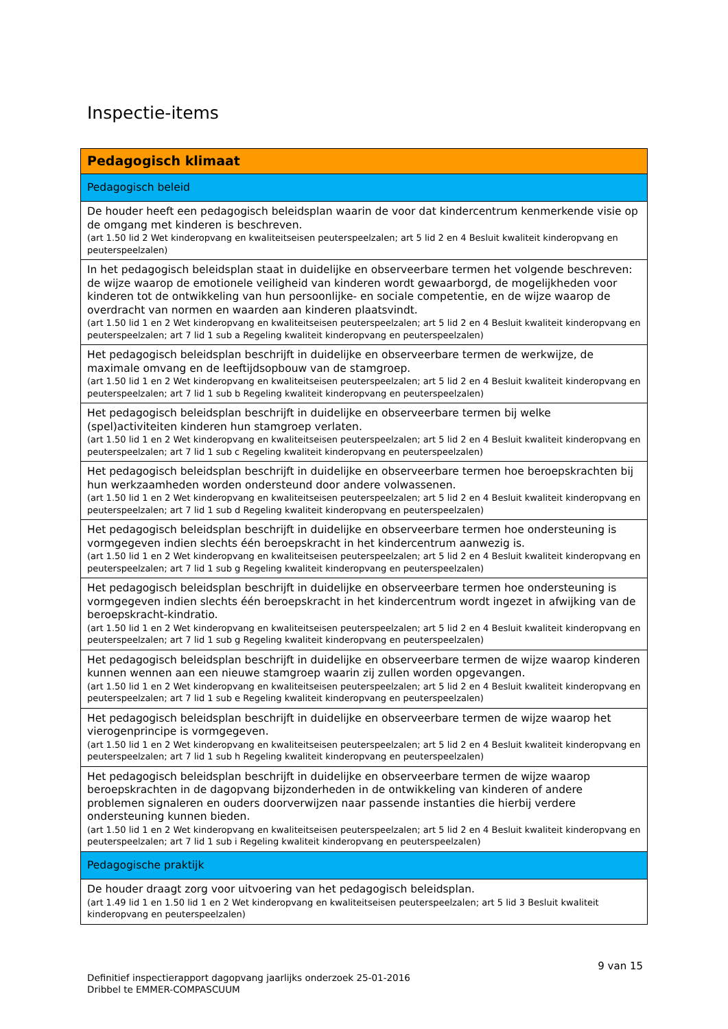Inspectie-items
| Pedagogisch klimaat |
| Pedagogisch beleid |
| De houder heeft een pedagogisch beleidsplan waarin de voor dat kindercentrum kenmerkende visie op de omgang met kinderen is beschreven. (art 1.50 lid 2 Wet kinderopvang en kwaliteitseisen peuterspeelzalen; art 5 lid 2 en 4 Besluit kwaliteit kinderopvang en peuterspeelzalen) |
| In het pedagogisch beleidsplan staat in duidelijke en observeerbare termen het volgende beschreven: de wijze waarop de emotionele veiligheid van kinderen wordt gewaarborgd, de mogelijkheden voor kinderen tot de ontwikkeling van hun persoonlijke- en sociale competentie, en de wijze waarop de overdracht van normen en waarden aan kinderen plaatsvindt. (art 1.50 lid 1 en 2 Wet kinderopvang en kwaliteitseisen peuterspeelzalen; art 5 lid 2 en 4 Besluit kwaliteit kinderopvang en peuterspeelzalen; art 7 lid 1 sub a Regeling kwaliteit kinderopvang en peuterspeelzalen) |
| Het pedagogisch beleidsplan beschrijft in duidelijke en observeerbare termen de werkwijze, de maximale omvang en de leeftijdsopbouw van de stamgroep. (art 1.50 lid 1 en 2 Wet kinderopvang en kwaliteitseisen peuterspeelzalen; art 5 lid 2 en 4 Besluit kwaliteit kinderopvang en peuterspeelzalen; art 7 lid 1 sub b Regeling kwaliteit kinderopvang en peuterspeelzalen) |
| Het pedagogisch beleidsplan beschrijft in duidelijke en observeerbare termen bij welke (spel)activiteiten kinderen hun stamgroep verlaten. (art 1.50 lid 1 en 2 Wet kinderopvang en kwaliteitseisen peuterspeelzalen; art 5 lid 2 en 4 Besluit kwaliteit kinderopvang en peuterspeelzalen; art 7 lid 1 sub c Regeling kwaliteit kinderopvang en peuterspeelzalen) |
| Het pedagogisch beleidsplan beschrijft in duidelijke en observeerbare termen hoe beroepskrachten bij hun werkzaamheden worden ondersteund door andere volwassenen. (art 1.50 lid 1 en 2 Wet kinderopvang en kwaliteitseisen peuterspeelzalen; art 5 lid 2 en 4 Besluit kwaliteit kinderopvang en peuterspeelzalen; art 7 lid 1 sub d Regeling kwaliteit kinderopvang en peuterspeelzalen) |
| Het pedagogisch beleidsplan beschrijft in duidelijke en observeerbare termen hoe ondersteuning is vormgegeven indien slechts één beroepskracht in het kindercentrum aanwezig is. (art 1.50 lid 1 en 2 Wet kinderopvang en kwaliteitseisen peuterspeelzalen; art 5 lid 2 en 4 Besluit kwaliteit kinderopvang en peuterspeelzalen; art 7 lid 1 sub g Regeling kwaliteit kinderopvang en peuterspeelzalen) |
| Het pedagogisch beleidsplan beschrijft in duidelijke en observeerbare termen hoe ondersteuning is vormgegeven indien slechts één beroepskracht in het kindercentrum wordt ingezet in afwijking van de beroepskracht-kindratio. (art 1.50 lid 1 en 2 Wet kinderopvang en kwaliteitseisen peuterspeelzalen; art 5 lid 2 en 4 Besluit kwaliteit kinderopvang en peuterspeelzalen; art 7 lid 1 sub g Regeling kwaliteit kinderopvang en peuterspeelzalen) |
| Het pedagogisch beleidsplan beschrijft in duidelijke en observeerbare termen de wijze waarop kinderen kunnen wennen aan een nieuwe stamgroep waarin zij zullen worden opgevangen. (art 1.50 lid 1 en 2 Wet kinderopvang en kwaliteitseisen peuterspeelzalen; art 5 lid 2 en 4 Besluit kwaliteit kinderopvang en peuterspeelzalen; art 7 lid 1 sub e Regeling kwaliteit kinderopvang en peuterspeelzalen) |
| Het pedagogisch beleidsplan beschrijft in duidelijke en observeerbare termen de wijze waarop het vierogenprincipe is vormgegeven. (art 1.50 lid 1 en 2 Wet kinderopvang en kwaliteitseisen peuterspeelzalen; art 5 lid 2 en 4 Besluit kwaliteit kinderopvang en peuterspeelzalen; art 7 lid 1 sub h Regeling kwaliteit kinderopvang en peuterspeelzalen) |
| Het pedagogisch beleidsplan beschrijft in duidelijke en observeerbare termen de wijze waarop beroepskrachten in de dagopvang bijzonderheden in de ontwikkeling van kinderen of andere problemen signaleren en ouders doorverwijzen naar passende instanties die hierbij verdere ondersteuning kunnen bieden. (art 1.50 lid 1 en 2 Wet kinderopvang en kwaliteitseisen peuterspeelzalen; art 5 lid 2 en 4 Besluit kwaliteit kinderopvang en peuterspeelzalen; art 7 lid 1 sub i Regeling kwaliteit kinderopvang en peuterspeelzalen) |
| Pedagogische praktijk |
| De houder draagt zorg voor uitvoering van het pedagogisch beleidsplan. (art 1.49 lid 1 en 1.50 lid 1 en 2 Wet kinderopvang en kwaliteitseisen peuterspeelzalen; art 5 lid 3 Besluit kwaliteit kinderopvang en peuterspeelzalen) |
9 van 15
Definitief inspectierapport dagopvang jaarlijks onderzoek 25-01-2016
Dribbel te EMMER-COMPASCUUM